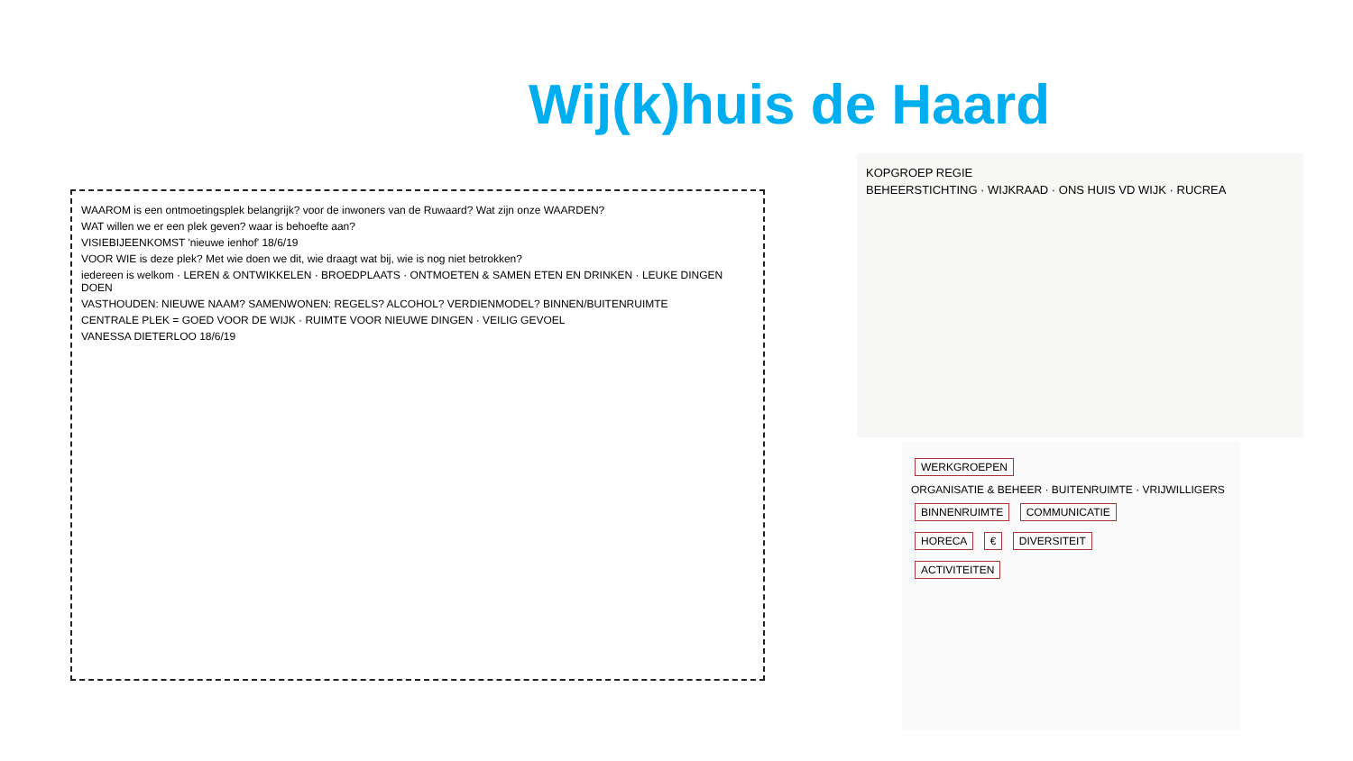Wij(k)huis de Haard
WAAROM is een ontmoetingsplek belangrijk? voor de inwoners van de Ruwaard? Wat zijn onze WAARDEN?
WAT willen we er een plek geven? waar is behoefte aan?
VISIEBIJEENKOMST 'nieuwe ienhof' 18/6/19
VOOR WIE is deze plek? Met wie doen we dit, wie draagt wat bij, wie is nog niet betrokken?
iedereen is welkom · LEREN & ONTWIKKELEN · BROEDPLAATS · ONTMOETEN & SAMEN ETEN EN DRINKEN · LEUKE DINGEN DOEN
VASTHOUDEN: NIEUWE NAAM? SAMENWONEN: REGELS? ALCOHOL? VERDIENMODEL? BINNEN/BUITENRUIMTE
CENTRALE PLEK = GOED VOOR DE WIJK · RUIMTE VOOR NIEUWE DINGEN · VEILIG GEVOEL
VANESSA DIETERLOO 18/6/19
KOPGROEP REGIE
BEHEERSTICHTING · WIJKRAAD · ONS HUIS VD WIJK · RUCREA
WERKGROEPEN
ORGANISATIE & BEHEER · BUITENRUIMTE · VRIJWILLIGERS
BINNENRUIMTE COMMUNICATIE
HORECA € DIVERSITEIT
ACTIVITEITEN